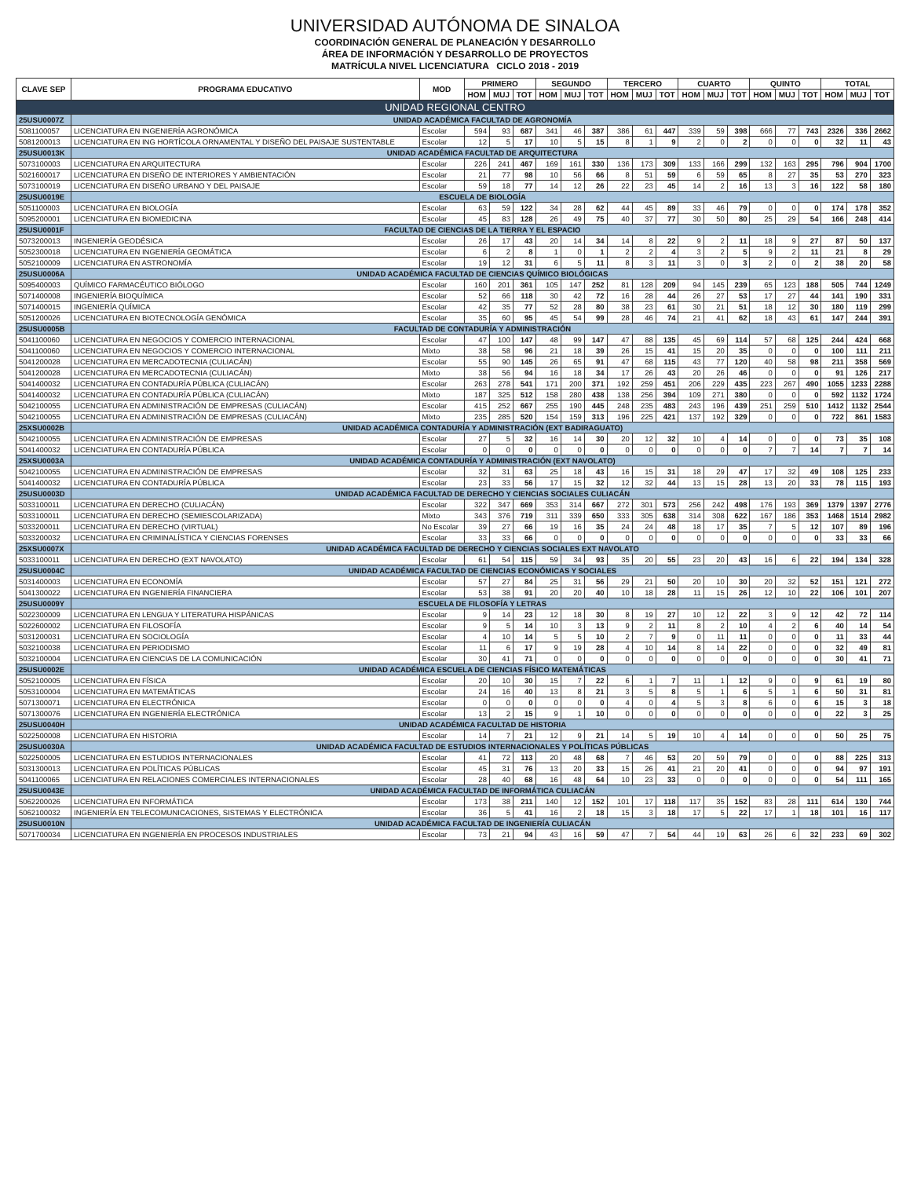UNIVERSIDAD AUTÓNOMA DE SINALOA
COORDINACIÓN GENERAL DE PLANEACIÓN Y DESARROLLO
ÁREA DE INFORMACIÓN Y DESARROLLO DE PROYECTOS
MATRÍCULA NIVEL LICENCIATURA CICLO 2018 - 2019
| CLAVE SEP | PROGRAMA EDUCATIVO | MOD | PRIMERO | | | SEGUNDO | | | TERCERO | | | CUARTO | | | QUINTO | | | TOTAL | | |
| --- | --- | --- | --- | --- | --- | --- | --- | --- | --- | --- | --- | --- | --- | --- | --- | --- | --- | --- | --- | --- |
| | | | HOM | MUJ | TOT | HOM | MUJ | TOT | HOM | MUJ | TOT | HOM | MUJ | TOT | HOM | MUJ | TOT | HOM | MUJ | TOT |
| UNIDAD REGIONAL CENTRO | | | | | | | | | | | | | | | | | | | | |
| 25USU0007Z | UNIDAD ACADÉMICA FACULTAD DE AGRONOMÍA | | | | | | | | | | | | | | | | | | | |
| 5081100057 | LICENCIATURA EN INGENIERÍA AGRONÓMICA | Escolar | 594 | 93 | 687 | 341 | 46 | 387 | 386 | 61 | 447 | 339 | 59 | 398 | 666 | 77 | 743 | 2326 | 336 | 2662 |
| 5081200013 | LICENCIATURA EN ING HORTÍCOLA ORNAMENTAL Y DISEÑO DEL PAISAJE SUSTENTABLE | Escolar | 12 | 5 | 17 | 10 | 5 | 15 | 8 | 1 | 9 | 2 | 0 | 2 | 0 | 0 | 0 | 32 | 11 | 43 |
| 25USU0013K | UNIDAD ACADÉMICA FACULTAD DE ARQUITECTURA | | | | | | | | | | | | | | | | | | | |
| 5073100003 | LICENCIATURA EN ARQUITECTURA | Escolar | 226 | 241 | 467 | 169 | 161 | 330 | 136 | 173 | 309 | 133 | 166 | 299 | 132 | 163 | 295 | 796 | 904 | 1700 |
| 5021600017 | LICENCIATURA EN DISEÑO DE INTERIORES Y AMBIENTACIÓN | Escolar | 21 | 77 | 98 | 10 | 56 | 66 | 8 | 51 | 59 | 6 | 59 | 65 | 8 | 27 | 35 | 53 | 270 | 323 |
| 5073100019 | LICENCIATURA EN DISEÑO URBANO Y DEL PAISAJE | Escolar | 59 | 18 | 77 | 14 | 12 | 26 | 22 | 23 | 45 | 14 | 2 | 16 | 13 | 3 | 16 | 122 | 58 | 180 |
| 25USU0019E | ESCUELA DE BIOLOGÍA | | | | | | | | | | | | | | | | | | | |
| 5051100003 | LICENCIATURA EN BIOLOGÍA | Escolar | 63 | 59 | 122 | 34 | 28 | 62 | 44 | 45 | 89 | 33 | 46 | 79 | 0 | 0 | 0 | 174 | 178 | 352 |
| 5095200001 | LICENCIATURA EN BIOMEDICINA | Escolar | 45 | 83 | 128 | 26 | 49 | 75 | 40 | 37 | 77 | 30 | 50 | 80 | 25 | 29 | 54 | 166 | 248 | 414 |
| 25USU0001F | FACULTAD DE CIENCIAS DE LA TIERRA Y EL ESPACIO | | | | | | | | | | | | | | | | | | | |
| 5073200013 | INGENIERÍA GEODÉSICA | Escolar | 26 | 17 | 43 | 20 | 14 | 34 | 14 | 8 | 22 | 9 | 2 | 11 | 18 | 9 | 27 | 87 | 50 | 137 |
| 5052300018 | LICENCIATURA EN INGENIERÍA GEOMÁTICA | Escolar | 6 | 2 | 8 | 1 | 0 | 1 | 2 | 2 | 4 | 3 | 2 | 5 | 9 | 2 | 11 | 21 | 8 | 29 |
| 5052100009 | LICENCIATURA EN ASTRONOMÍA | Escolar | 19 | 12 | 31 | 6 | 5 | 11 | 8 | 3 | 11 | 3 | 0 | 3 | 2 | 0 | 2 | 38 | 20 | 58 |
| 25USU0006A | UNIDAD ACADÉMICA FACULTAD DE CIENCIAS QUÍMICO BIOLÓGICAS | | | | | | | | | | | | | | | | | | | |
| 5095400003 | QUÍMICO FARMACÉUTICO BIÓLOGO | Escolar | 160 | 201 | 361 | 105 | 147 | 252 | 81 | 128 | 209 | 94 | 145 | 239 | 65 | 123 | 188 | 505 | 744 | 1249 |
| 5071400008 | INGENIERÍA BIOQUÍMICA | Escolar | 52 | 66 | 118 | 30 | 42 | 72 | 16 | 28 | 44 | 26 | 27 | 53 | 17 | 27 | 44 | 141 | 190 | 331 |
| 5071400015 | INGENIERÍA QUÍMICA | Escolar | 42 | 35 | 77 | 52 | 28 | 80 | 38 | 23 | 61 | 30 | 21 | 51 | 18 | 12 | 30 | 180 | 119 | 299 |
| 5051200026 | LICENCIATURA EN BIOTECNOLOGÍA GENÓMICA | Escolar | 35 | 60 | 95 | 45 | 54 | 99 | 28 | 46 | 74 | 21 | 41 | 62 | 18 | 43 | 61 | 147 | 244 | 391 |
| 25USU0005B | FACULTAD DE CONTADURÍA Y ADMINISTRACIÓN | | | | | | | | | | | | | | | | | | | |
| 5041100060 | LICENCIATURA EN NEGOCIOS Y COMERCIO INTERNACIONAL | Escolar | 47 | 100 | 147 | 48 | 99 | 147 | 47 | 88 | 135 | 45 | 69 | 114 | 57 | 68 | 125 | 244 | 424 | 668 |
| 5041100060 | LICENCIATURA EN NEGOCIOS Y COMERCIO INTERNACIONAL | Mixto | 38 | 58 | 96 | 21 | 18 | 39 | 26 | 15 | 41 | 15 | 20 | 35 | 0 | 0 | 0 | 100 | 111 | 211 |
| 5041200028 | LICENCIATURA EN MERCADOTECNIA (CULIACÁN) | Escolar | 55 | 90 | 145 | 26 | 65 | 91 | 47 | 68 | 115 | 43 | 77 | 120 | 40 | 58 | 98 | 211 | 358 | 569 |
| 5041200028 | LICENCIATURA EN MERCADOTECNIA (CULIACÁN) | Mixto | 38 | 56 | 94 | 16 | 18 | 34 | 17 | 26 | 43 | 20 | 26 | 46 | 0 | 0 | 0 | 91 | 126 | 217 |
| 5041400032 | LICENCIATURA EN CONTADURÍA PÚBLICA (CULIACÁN) | Escolar | 263 | 278 | 541 | 171 | 200 | 371 | 192 | 259 | 451 | 206 | 229 | 435 | 223 | 267 | 490 | 1055 | 1233 | 2288 |
| 5041400032 | LICENCIATURA EN CONTADURÍA PÚBLICA (CULIACÁN) | Mixto | 187 | 325 | 512 | 158 | 280 | 438 | 138 | 256 | 394 | 109 | 271 | 380 | 0 | 0 | 0 | 592 | 1132 | 1724 |
| 5042100055 | LICENCIATURA EN ADMINISTRACIÓN DE EMPRESAS (CULIACÁN) | Escolar | 415 | 252 | 667 | 255 | 190 | 445 | 248 | 235 | 483 | 243 | 196 | 439 | 251 | 259 | 510 | 1412 | 1132 | 2544 |
| 5042100055 | LICENCIATURA EN ADMINISTRACIÓN DE EMPRESAS (CULIACÁN) | Mixto | 235 | 285 | 520 | 154 | 159 | 313 | 196 | 225 | 421 | 137 | 192 | 329 | 0 | 0 | 0 | 722 | 861 | 1583 |
| 25XSU0002B | UNIDAD ACADÉMICA CONTADURÍA Y ADMINISTRACIÓN (EXT BADIRAGUATO) | | | | | | | | | | | | | | | | | | | |
| 5042100055 | LICENCIATURA EN ADMINISTRACIÓN DE EMPRESAS | Escolar | 27 | 5 | 32 | 16 | 14 | 30 | 20 | 12 | 32 | 10 | 4 | 14 | 0 | 0 | 0 | 73 | 35 | 108 |
| 5041400032 | LICENCIATURA EN CONTADURÍA PÚBLICA | Escolar | 0 | 0 | 0 | 0 | 0 | 0 | 0 | 0 | 0 | 0 | 0 | 0 | 7 | 7 | 14 | 7 | 7 | 14 |
| 25XSU0003A | UNIDAD ACADÉMICA CONTADURÍA Y ADMINISTRACIÓN (EXT NAVOLATO) | | | | | | | | | | | | | | | | | | | |
| 5042100055 | LICENCIATURA EN ADMINISTRACIÓN DE EMPRESAS | Escolar | 32 | 31 | 63 | 25 | 18 | 43 | 16 | 15 | 31 | 18 | 29 | 47 | 17 | 32 | 49 | 108 | 125 | 233 |
| 5041400032 | LICENCIATURA EN CONTADURÍA PÚBLICA | Escolar | 23 | 33 | 56 | 17 | 15 | 32 | 12 | 32 | 44 | 13 | 15 | 28 | 13 | 20 | 33 | 78 | 115 | 193 |
| 25USU0003D | UNIDAD ACADÉMICA FACULTAD DE DERECHO Y CIENCIAS SOCIALES CULIACÁN | | | | | | | | | | | | | | | | | | | |
| 5033100011 | LICENCIATURA EN DERECHO (CULIACÁN) | Escolar | 322 | 347 | 669 | 353 | 314 | 667 | 272 | 301 | 573 | 256 | 242 | 498 | 176 | 193 | 369 | 1379 | 1397 | 2776 |
| 5033100011 | LICENCIATURA EN DERECHO (SEMIESCOLARIZADA) | Mixto | 343 | 376 | 719 | 311 | 339 | 650 | 333 | 305 | 638 | 314 | 308 | 622 | 167 | 186 | 353 | 1468 | 1514 | 2982 |
| 5033200011 | LICENCIATURA EN DERECHO (VIRTUAL) | No Escolar | 39 | 27 | 66 | 19 | 16 | 35 | 24 | 24 | 48 | 18 | 17 | 35 | 7 | 5 | 12 | 107 | 89 | 196 |
| 5033200032 | LICENCIATURA EN CRIMINALÍSTICA Y CIENCIAS FORENSES | Escolar | 33 | 33 | 66 | 0 | 0 | 0 | 0 | 0 | 0 | 0 | 0 | 0 | 0 | 0 | 0 | 33 | 33 | 66 |
| 25XSU0007X | UNIDAD ACADÉMICA FACULTAD DE DERECHO Y CIENCIAS SOCIALES EXT NAVOLATO | | | | | | | | | | | | | | | | | | | |
| 5033100011 | LICENCIATURA EN DERECHO (EXT NAVOLATO) | Escolar | 61 | 54 | 115 | 59 | 34 | 93 | 35 | 20 | 55 | 23 | 20 | 43 | 16 | 6 | 22 | 194 | 134 | 328 |
| 25USU0004C | UNIDAD ACADÉMICA FACULTAD DE CIENCIAS ECONÓMICAS Y SOCIALES | | | | | | | | | | | | | | | | | | | |
| 5031400003 | LICENCIATURA EN ECONOMÍA | Escolar | 57 | 27 | 84 | 25 | 31 | 56 | 29 | 21 | 50 | 20 | 10 | 30 | 20 | 32 | 52 | 151 | 121 | 272 |
| 5041300022 | LICENCIATURA EN INGENIERÍA FINANCIERA | Escolar | 53 | 38 | 91 | 20 | 20 | 40 | 10 | 18 | 28 | 11 | 15 | 26 | 12 | 10 | 22 | 106 | 101 | 207 |
| 25USU0009Y | ESCUELA DE FILOSOFÍA Y LETRAS | | | | | | | | | | | | | | | | | | | |
| 5022300009 | LICENCIATURA EN LENGUA Y LITERATURA HISPÁNICAS | Escolar | 9 | 14 | 23 | 12 | 18 | 30 | 8 | 19 | 27 | 10 | 12 | 22 | 3 | 9 | 12 | 42 | 72 | 114 |
| 5022600002 | LICENCIATURA EN FILOSOFÍA | Escolar | 9 | 5 | 14 | 10 | 3 | 13 | 9 | 2 | 11 | 8 | 2 | 10 | 4 | 2 | 6 | 40 | 14 | 54 |
| 5031200031 | LICENCIATURA EN SOCIOLOGÍA | Escolar | 4 | 10 | 14 | 5 | 5 | 10 | 2 | 7 | 9 | 0 | 11 | 11 | 0 | 0 | 0 | 11 | 33 | 44 |
| 5032100038 | LICENCIATURA EN PERIODISMO | Escolar | 11 | 6 | 17 | 9 | 19 | 28 | 4 | 10 | 14 | 8 | 14 | 22 | 0 | 0 | 0 | 32 | 49 | 81 |
| 5032100004 | LICENCIATURA EN CIENCIAS DE LA COMUNICACIÓN | Escolar | 30 | 41 | 71 | 0 | 0 | 0 | 0 | 0 | 0 | 0 | 0 | 0 | 0 | 0 | 0 | 30 | 41 | 71 |
| 25USU0002E | UNIDAD ACADÉMICA ESCUELA DE CIENCIAS FÍSICO MATEMÁTICAS | | | | | | | | | | | | | | | | | | | |
| 5052100005 | LICENCIATURA EN FÍSICA | Escolar | 20 | 10 | 30 | 15 | 7 | 22 | 6 | 1 | 7 | 11 | 1 | 12 | 9 | 0 | 9 | 61 | 19 | 80 |
| 5053100004 | LICENCIATURA EN MATEMÁTICAS | Escolar | 24 | 16 | 40 | 13 | 8 | 21 | 3 | 5 | 8 | 5 | 1 | 6 | 5 | 1 | 6 | 50 | 31 | 81 |
| 5071300071 | LICENCIATURA EN ELECTRÓNICA | Escolar | 0 | 0 | 0 | 0 | 0 | 0 | 4 | 0 | 4 | 5 | 3 | 8 | 6 | 0 | 6 | 15 | 3 | 18 |
| 5071300076 | LICENCIATURA EN INGENIERÍA ELECTRÓNICA | Escolar | 13 | 2 | 15 | 9 | 1 | 10 | 0 | 0 | 0 | 0 | 0 | 0 | 0 | 0 | 0 | 22 | 3 | 25 |
| 25USU0040H | UNIDAD ACADÉMICA FACULTAD DE HISTORIA | | | | | | | | | | | | | | | | | | | |
| 5022500008 | LICENCIATURA EN HISTORIA | Escolar | 14 | 7 | 21 | 12 | 9 | 21 | 14 | 5 | 19 | 10 | 4 | 14 | 0 | 0 | 0 | 50 | 25 | 75 |
| 25USU0030A | UNIDAD ACADÉMICA FACULTAD DE ESTUDIOS INTERNACIONALES Y POLÍTICAS PÚBLICAS | | | | | | | | | | | | | | | | | | | |
| 5022500005 | LICENCIATURA EN ESTUDIOS INTERNACIONALES | Escolar | 41 | 72 | 113 | 20 | 48 | 68 | 7 | 46 | 53 | 20 | 59 | 79 | 0 | 0 | 0 | 88 | 225 | 313 |
| 5031300013 | LICENCIATURA EN POLÍTICAS PÚBLICAS | Escolar | 45 | 31 | 76 | 13 | 20 | 33 | 15 | 26 | 41 | 21 | 20 | 41 | 0 | 0 | 0 | 94 | 97 | 191 |
| 5041100065 | LICENCIATURA EN RELACIONES COMERCIALES INTERNACIONALES | Escolar | 28 | 40 | 68 | 16 | 48 | 64 | 10 | 23 | 33 | 0 | 0 | 0 | 0 | 0 | 0 | 54 | 111 | 165 |
| 25USU0043E | UNIDAD ACADÉMICA FACULTAD DE INFORMÁTICA CULIACÁN | | | | | | | | | | | | | | | | | | | |
| 5062200026 | LICENCIATURA EN INFORMÁTICA | Escolar | 173 | 38 | 211 | 140 | 12 | 152 | 101 | 17 | 118 | 117 | 35 | 152 | 83 | 28 | 111 | 614 | 130 | 744 |
| 5062100032 | INGENIERÍA EN TELECOMUNICACIONES, SISTEMAS Y ELECTRÓNICA | Escolar | 36 | 5 | 41 | 16 | 2 | 18 | 15 | 3 | 18 | 17 | 5 | 22 | 17 | 1 | 18 | 101 | 16 | 117 |
| 25USU0010N | UNIDAD ACADÉMICA FACULTAD DE INGENIERÍA CULIACÁN | | | | | | | | | | | | | | | | | | | |
| 5071700034 | LICENCIATURA EN INGENIERÍA EN PROCESOS INDUSTRIALES | Escolar | 73 | 21 | 94 | 43 | 16 | 59 | 47 | 7 | 54 | 44 | 19 | 63 | 26 | 6 | 32 | 233 | 69 | 302 |